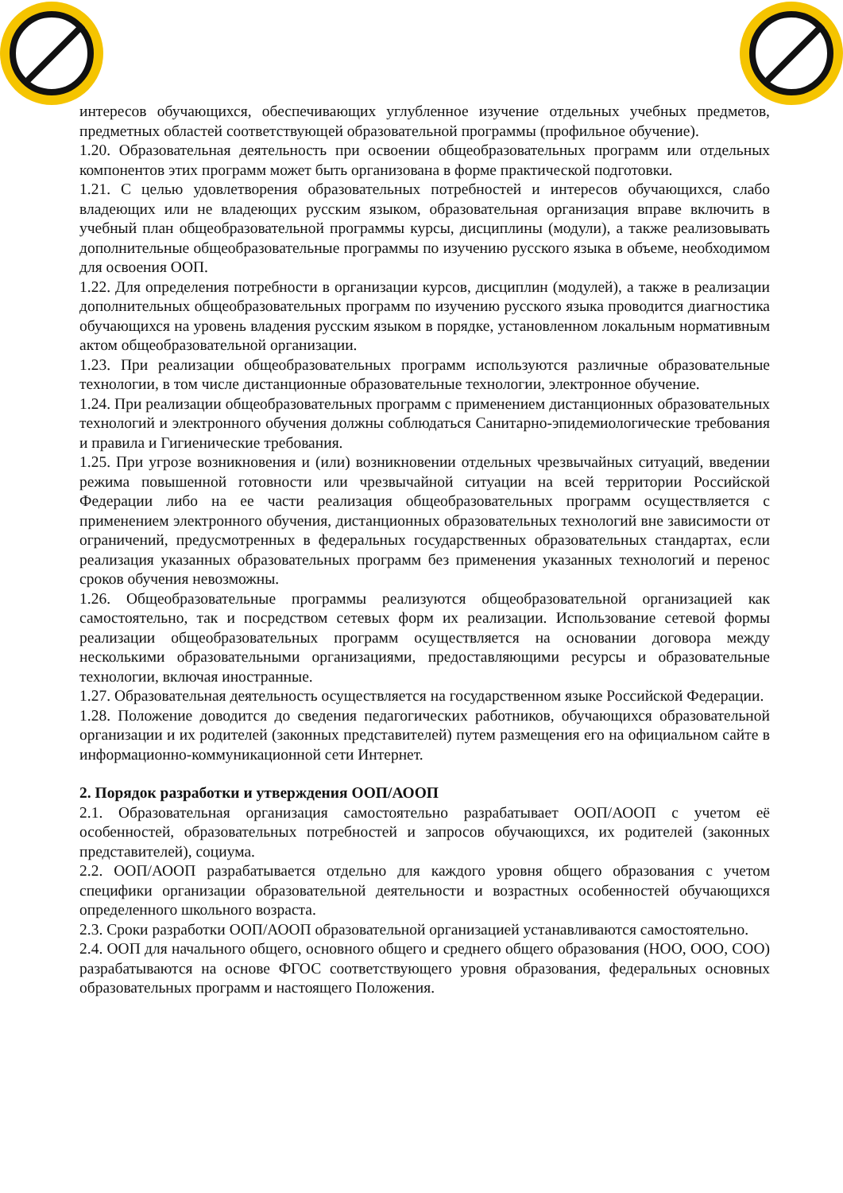интересов обучающихся, обеспечивающих углубленное изучение отдельных учебных предметов, предметных областей соответствующей образовательной программы (профильное обучение).
1.20. Образовательная деятельность при освоении общеобразовательных программ или отдельных компонентов этих программ может быть организована в форме практической подготовки.
1.21. С целью удовлетворения образовательных потребностей и интересов обучающихся, слабо владеющих или не владеющих русским языком, образовательная организация вправе включить в учебный план общеобразовательной программы курсы, дисциплины (модули), а также реализовывать дополнительные общеобразовательные программы по изучению русского языка в объеме, необходимом для освоения ООП.
1.22. Для определения потребности в организации курсов, дисциплин (модулей), а также в реализации дополнительных общеобразовательных программ по изучению русского языка проводится диагностика обучающихся на уровень владения русским языком в порядке, установленном локальным нормативным актом общеобразовательной организации.
1.23. При реализации общеобразовательных программ используются различные образовательные технологии, в том числе дистанционные образовательные технологии, электронное обучение.
1.24. При реализации общеобразовательных программ с применением дистанционных образовательных технологий и электронного обучения должны соблюдаться Санитарно-эпидемиологические требования и правила и Гигиенические требования.
1.25. При угрозе возникновения и (или) возникновении отдельных чрезвычайных ситуаций, введении режима повышенной готовности или чрезвычайной ситуации на всей территории Российской Федерации либо на ее части реализация общеобразовательных программ осуществляется с применением электронного обучения, дистанционных образовательных технологий вне зависимости от ограничений, предусмотренных в федеральных государственных образовательных стандартах, если реализация указанных образовательных программ без применения указанных технологий и перенос сроков обучения невозможны.
1.26. Общеобразовательные программы реализуются общеобразовательной организацией как самостоятельно, так и посредством сетевых форм их реализации. Использование сетевой формы реализации общеобразовательных программ осуществляется на основании договора между несколькими образовательными организациями, предоставляющими ресурсы и образовательные технологии, включая иностранные.
1.27. Образовательная деятельность осуществляется на государственном языке Российской Федерации.
1.28. Положение доводится до сведения педагогических работников, обучающихся образовательной организации и их родителей (законных представителей) путем размещения его на официальном сайте в информационно-коммуникационной сети Интернет.
2. Порядок разработки и утверждения ООП/АООП
2.1. Образовательная организация самостоятельно разрабатывает ООП/АООП с учетом её особенностей, образовательных потребностей и запросов обучающихся, их родителей (законных представителей), социума.
2.2. ООП/АООП разрабатывается отдельно для каждого уровня общего образования с учетом специфики организации образовательной деятельности и возрастных особенностей обучающихся определенного школьного возраста.
2.3. Сроки разработки ООП/АООП образовательной организацией устанавливаются самостоятельно.
2.4. ООП для начального общего, основного общего и среднего общего образования (НОО, ООО, СОО) разрабатываются на основе ФГОС соответствующего уровня образования, федеральных основных образовательных программ и настоящего Положения.